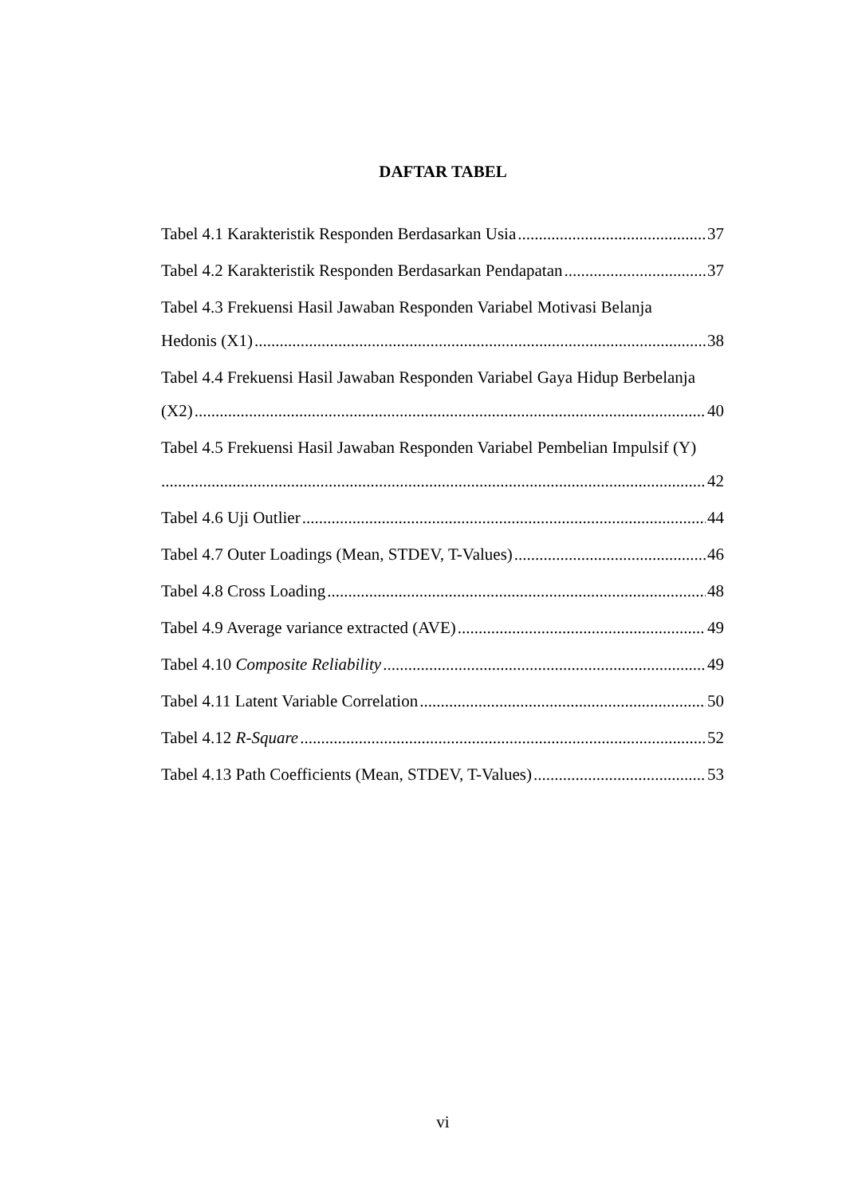DAFTAR TABEL
Tabel 4.1 Karakteristik Responden Berdasarkan Usia 37
Tabel 4.2 Karakteristik Responden Berdasarkan Pendapatan 37
Tabel 4.3 Frekuensi Hasil Jawaban Responden Variabel Motivasi Belanja
Hedonis (X1) 38
Tabel 4.4 Frekuensi Hasil Jawaban Responden Variabel Gaya Hidup Berbelanja
(X2) 40
Tabel 4.5 Frekuensi Hasil Jawaban Responden Variabel Pembelian Impulsif (Y)
42
Tabel 4.6 Uji Outlier 44
Tabel 4.7 Outer Loadings (Mean, STDEV, T-Values) 46
Tabel 4.8 Cross Loading 48
Tabel 4.9 Average variance extracted (AVE) 49
Tabel 4.10 Composite Reliability 49
Tabel 4.11 Latent Variable Correlation 50
Tabel 4.12 R-Square 52
Tabel 4.13 Path Coefficients (Mean, STDEV, T-Values) 53
vi